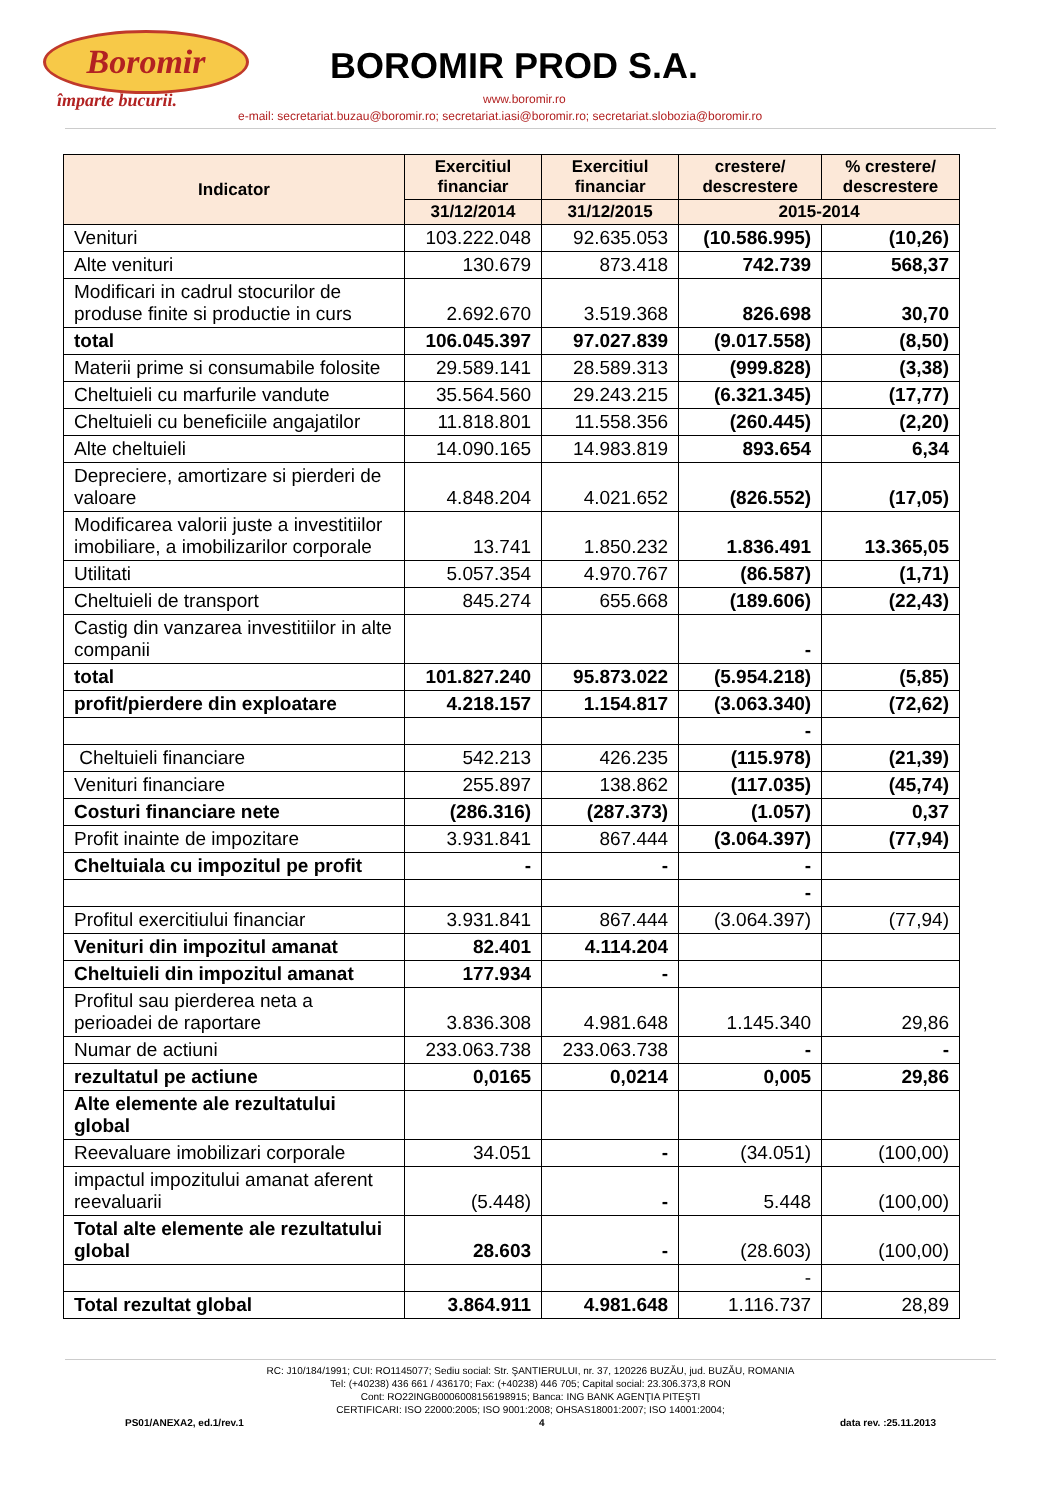Boromir
împarte bucurii.
BOROMIR PROD S.A.
www.boromir.ro
e-mail: secretariat.buzau@boromir.ro; secretariat.iasi@boromir.ro; secretariat.slobozia@boromir.ro
| Indicator | Exercitiul financiar | Exercitiul financiar | crestere/ descrestere | % crestere/ descrestere |
| --- | --- | --- | --- | --- |
| | 31/12/2014 | 31/12/2015 | 2015-2014 | |
| Venituri | 103.222.048 | 92.635.053 | (10.586.995) | (10,26) |
| Alte venituri | 130.679 | 873.418 | 742.739 | 568,37 |
| Modificari in cadrul stocurilor de produse finite si productie in curs | 2.692.670 | 3.519.368 | 826.698 | 30,70 |
| total | 106.045.397 | 97.027.839 | (9.017.558) | (8,50) |
| Materii prime si consumabile folosite | 29.589.141 | 28.589.313 | (999.828) | (3,38) |
| Cheltuieli cu marfurile vandute | 35.564.560 | 29.243.215 | (6.321.345) | (17,77) |
| Cheltuieli cu beneficiile angajatilor | 11.818.801 | 11.558.356 | (260.445) | (2,20) |
| Alte cheltuieli | 14.090.165 | 14.983.819 | 893.654 | 6,34 |
| Depreciere, amortizare si pierderi de valoare | 4.848.204 | 4.021.652 | (826.552) | (17,05) |
| Modificarea valorii juste a investitiilor imobiliare, a imobilizarilor corporale | 13.741 | 1.850.232 | 1.836.491 | 13.365,05 |
| Utilitati | 5.057.354 | 4.970.767 | (86.587) | (1,71) |
| Cheltuieli de transport | 845.274 | 655.668 | (189.606) | (22,43) |
| Castig din vanzarea investitiilor in alte companii | | | - | |
| total | 101.827.240 | 95.873.022 | (5.954.218) | (5,85) |
| profit/pierdere din exploatare | 4.218.157 | 1.154.817 | (3.063.340) | (72,62) |
| | | | - | |
| Cheltuieli financiare | 542.213 | 426.235 | (115.978) | (21,39) |
| Venituri financiare | 255.897 | 138.862 | (117.035) | (45,74) |
| Costuri financiare nete | (286.316) | (287.373) | (1.057) | 0,37 |
| Profit inainte de impozitare | 3.931.841 | 867.444 | (3.064.397) | (77,94) |
| Cheltuiala cu impozitul pe profit | - | - | - | |
| | | | - | |
| Profitul exercitiului financiar | 3.931.841 | 867.444 | (3.064.397) | (77,94) |
| Venituri din impozitul amanat | 82.401 | 4.114.204 | | |
| Cheltuieli din impozitul amanat | 177.934 | - | | |
| Profitul sau pierderea neta a perioadei de raportare | 3.836.308 | 4.981.648 | 1.145.340 | 29,86 |
| Numar de actiuni | 233.063.738 | 233.063.738 | - | - |
| rezultatul pe actiune | 0,0165 | 0,0214 | 0,005 | 29,86 |
| Alte elemente ale rezultatului global | | | | |
| Reevaluare imobilizari corporale | 34.051 | - | (34.051) | (100,00) |
| impactul impozitului amanat aferent reevaluarii | (5.448) | - | 5.448 | (100,00) |
| Total alte elemente ale rezultatului global | 28.603 | - | (28.603) | (100,00) |
| | | | - | |
| Total rezultat global | 3.864.911 | 4.981.648 | 1.116.737 | 28,89 |
RC: J10/184/1991; CUI: RO1145077; Sediu social: Str. ŞANTIERULUI, nr. 37, 120226 BUZĂU, jud. BUZĂU, ROMANIA
Tel: (+40238) 436 661 / 436170; Fax: (+40238) 446 705; Capital social: 23.306.373,8 RON
Cont: RO22INGB0006008156198915; Banca: ING BANK AGENŢIA PITEŞTI
CERTIFICARI: ISO 22000:2005; ISO 9001:2008; OHSAS18001:2007; ISO 14001:2004;
PS01/ANEXA2, ed.1/rev.1 4 data rev. :25.11.2013